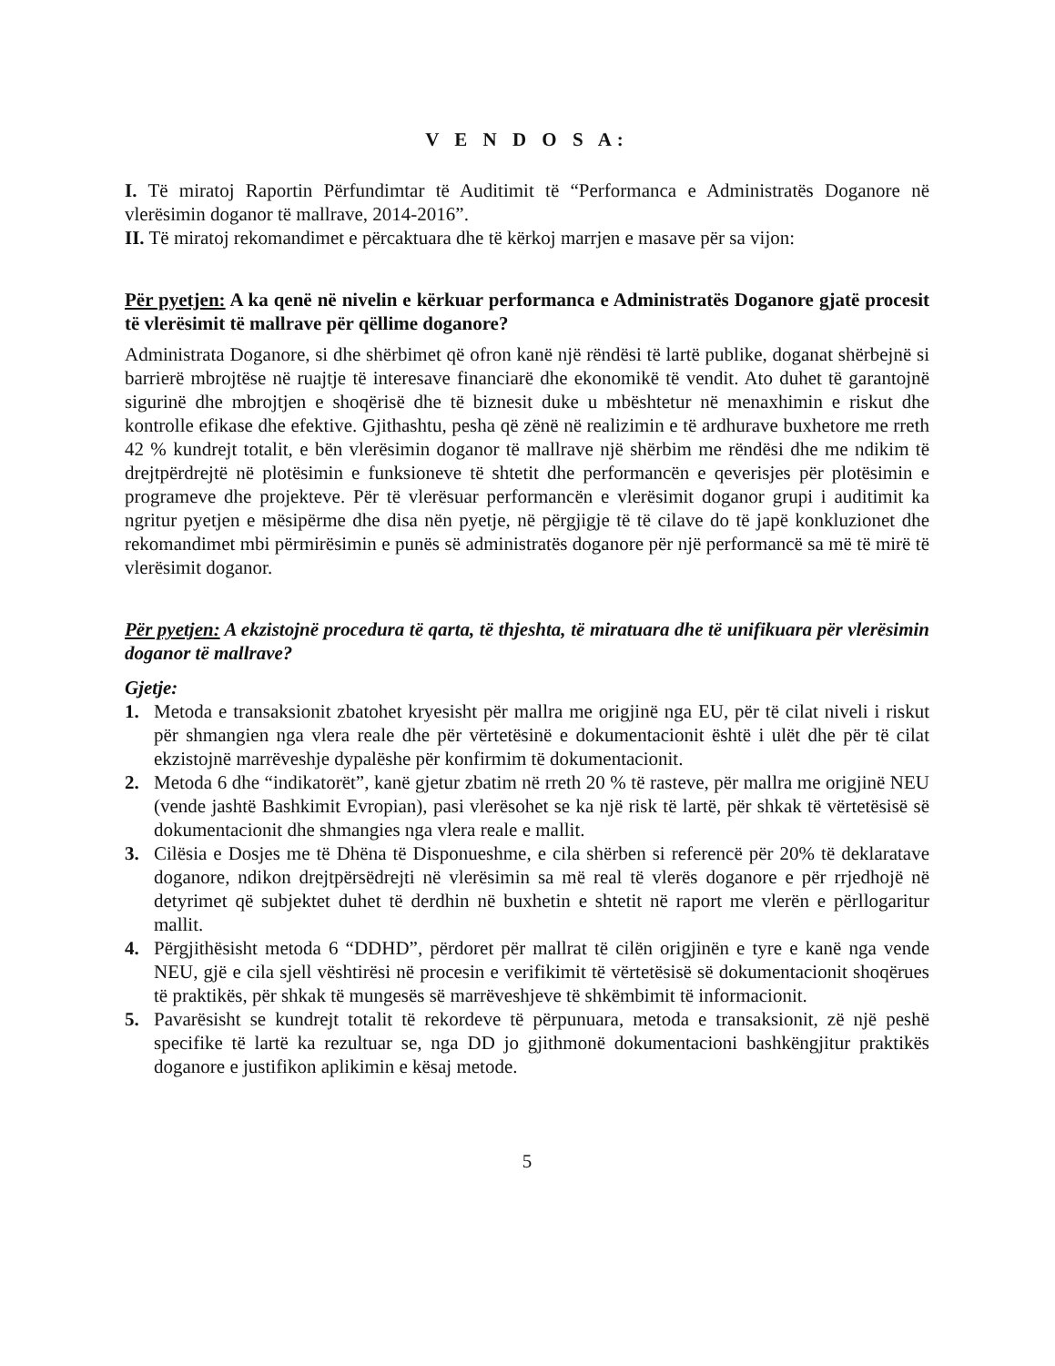V E N D O S A:
I. Të miratoj Raportin Përfundimtar të Auditimit të “Performanca e Administratës Doganore në vlerësimin doganor të mallrave, 2014-2016”.
II. Të miratoj rekomandimet e përcaktuara dhe të kërkoj marrjen e masave për sa vijon:
Për pyetjen: A ka qenë në nivelin e kërkuar performanca e Administratës Doganore gjatë procesit të vlerësimit të mallrave për qëllime doganore?
Administrata Doganore, si dhe shërbimet që ofron kanë një rëndësi të lartë publike, doganat shërbejnë si barrierë mbrojtëse në ruajtje të interesave financiarë dhe ekonomikë të vendit. Ato duhet të garantojnë sigurinë dhe mbrojtjen e shoqërisë dhe të biznesit duke u mbështetur në menaxhimin e riskut dhe kontrolle efikase dhe efektive. Gjithashtu, pesha që zënë në realizimin e të ardhurave buxhetore me rreth 42 % kundrejt totalit, e bën vlerësimin doganor të mallrave një shërbim me rëndësi dhe me ndikim të drejtpërdrejtë në plotësimin e funksioneve të shtetit dhe performancën e qeverisjes për plotësimin e programeve dhe projekteve. Për të vlerësuar performancën e vlerësimit doganor grupi i auditimit ka ngritur pyetjen e mësipërme dhe disa nën pyetje, në përgjigje të të cilave do të japë konkluzionet dhe rekomandimet mbi përmirësimin e punës së administratës doganore për një performancë sa më të mirë të vlerësimit doganor.
Për pyetjen: A ekzistojnë procedura të qarta, të thjeshta, të miratuara dhe të unifikuara për vlerësimin doganor të mallrave?
Gjetje:
1. Metoda e transaksionit zbatohet kryesisht për mallra me origjinë nga EU, për të cilat niveli i riskut për shmangien nga vlera reale dhe për vërtetësinë e dokumentacionit është i ulët dhe për të cilat ekzistojnë marrëveshje dypalëshe për konfirmim të dokumentacionit.
2. Metoda 6 dhe “indikatorët”, kanë gjetur zbatim në rreth 20 % të rasteve, për mallra me origjinë NEU (vende jashtë Bashkimit Evropian), pasi vlerësohet se ka një risk të lartë, për shkak të vërtetësisë së dokumentacionit dhe shmangies nga vlera reale e mallit.
3. Cilësia e Dosjes me të Dhëna të Disponueshme, e cila shërben si referencë për 20% të deklaratave doganore, ndikon drejtpërsëdrejti në vlerësimin sa më real të vlerës doganore e për rrjedhojë në detyrimet që subjektet duhet të derdhin në buxhetin e shtetit në raport me vlerën e përllogaritur mallit.
4. Përgjithësisht metoda 6 “DDHD”, përdoret për mallrat të cilën origjinën e tyre e kanë nga vende NEU, gjë e cila sjell vështirësi në procesin e verifikimit të vërtetësisë së dokumentacionit shoqërues të praktikës, për shkak të mungesës së marrëveshjeve të shkëmbimit të informacionit.
5. Pavarësisht se kundrejt totalit të rekordeve të përpunuara, metoda e transaksionit, zë një peshë specifike të lartë ka rezultuar se, nga DD jo gjithmonë dokumentacioni bashkëngjitur praktikës doganore e justifikon aplikimin e kësaj metode.
5